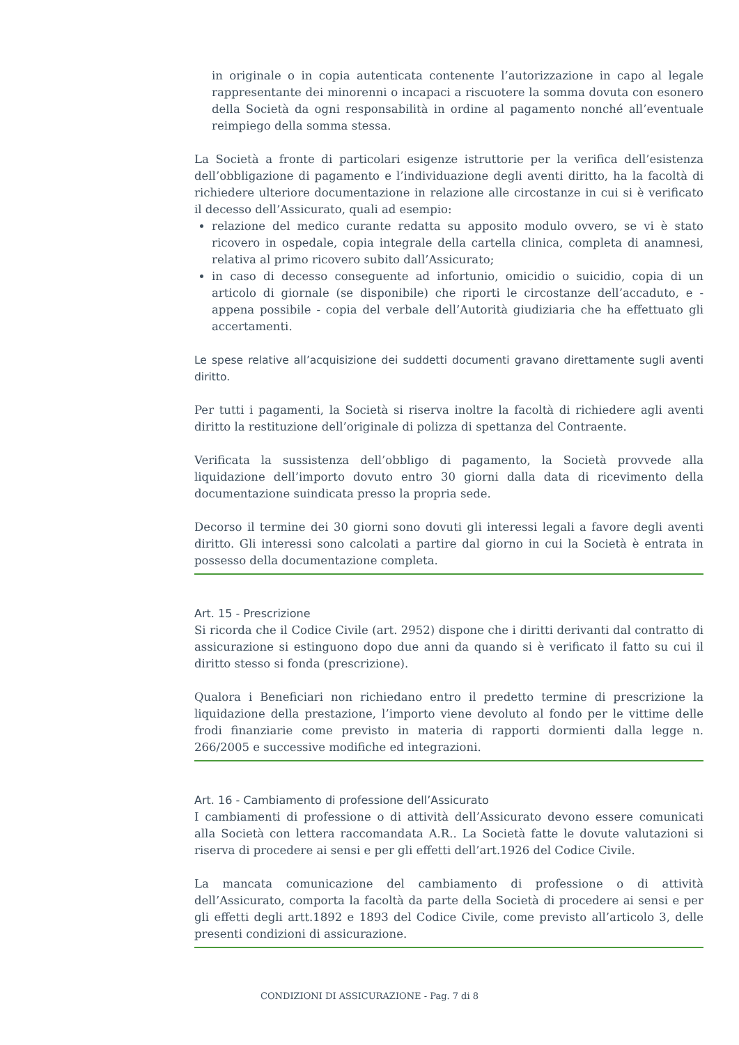in originale o in copia autenticata contenente l’autorizzazione in capo al legale rappresentante dei minorenni o incapaci a riscuotere la somma dovuta con esonero della Società da ogni responsabilità in ordine al pagamento nonché all’eventuale reimpiego della somma stessa.
La Società a fronte di particolari esigenze istruttorie per la verifica dell’esistenza dell’obbligazione di pagamento e l’individuazione degli aventi diritto, ha la facoltà di richiedere ulteriore documentazione in relazione alle circostanze in cui si è verificato il decesso dell’Assicurato, quali ad esempio:
relazione del medico curante redatta su apposito modulo ovvero, se vi è stato ricovero in ospedale, copia integrale della cartella clinica, completa di anamnesi, relativa al primo ricovero subito dall’Assicurato;
in caso di decesso conseguente ad infortunio, omicidio o suicidio, copia di un articolo di giornale (se disponibile) che riporti le circostanze dell’accaduto, e - appena possibile - copia del verbale dell’Autorità giudiziaria che ha effettuato gli accertamenti.
Le spese relative all’acquisizione dei suddetti documenti gravano direttamente sugli aventi diritto.
Per tutti i pagamenti, la Società si riserva inoltre la facoltà di richiedere agli aventi diritto la restituzione dell’originale di polizza di spettanza del Contraente.
Verificata la sussistenza dell’obbligo di pagamento, la Società provvede alla liquidazione dell’importo dovuto entro 30 giorni dalla data di ricevimento della documentazione suindicata presso la propria sede.
Decorso il termine dei 30 giorni sono dovuti gli interessi legali a favore degli aventi diritto. Gli interessi sono calcolati a partire dal giorno in cui la Società è entrata in possesso della documentazione completa.
Art. 15 - Prescrizione
Si ricorda che il Codice Civile (art. 2952) dispone che i diritti derivanti dal contratto di assicurazione si estinguono dopo due anni da quando si è verificato il fatto su cui il diritto stesso si fonda (prescrizione).
Qualora i Beneficiari non richiedano entro il predetto termine di prescrizione la liquidazione della prestazione, l’importo viene devoluto al fondo per le vittime delle frodi finanziarie come previsto in materia di rapporti dormienti dalla legge n. 266/2005 e successive modifiche ed integrazioni.
Art. 16 - Cambiamento di professione dell’Assicurato
I cambiamenti di professione o di attività dell’Assicurato devono essere comunicati alla Società con lettera raccomandata A.R.. La Società fatte le dovute valutazioni si riserva di procedere ai sensi e per gli effetti dell’art.1926 del Codice Civile.
La mancata comunicazione del cambiamento di professione o di attività dell’Assicurato, comporta la facoltà da parte della Società di procedere ai sensi e per gli effetti degli artt.1892 e 1893 del Codice Civile, come previsto all’articolo 3, delle presenti condizioni di assicurazione.
CONDIZIONI DI ASSICURAZIONE - Pag. 7 di 8